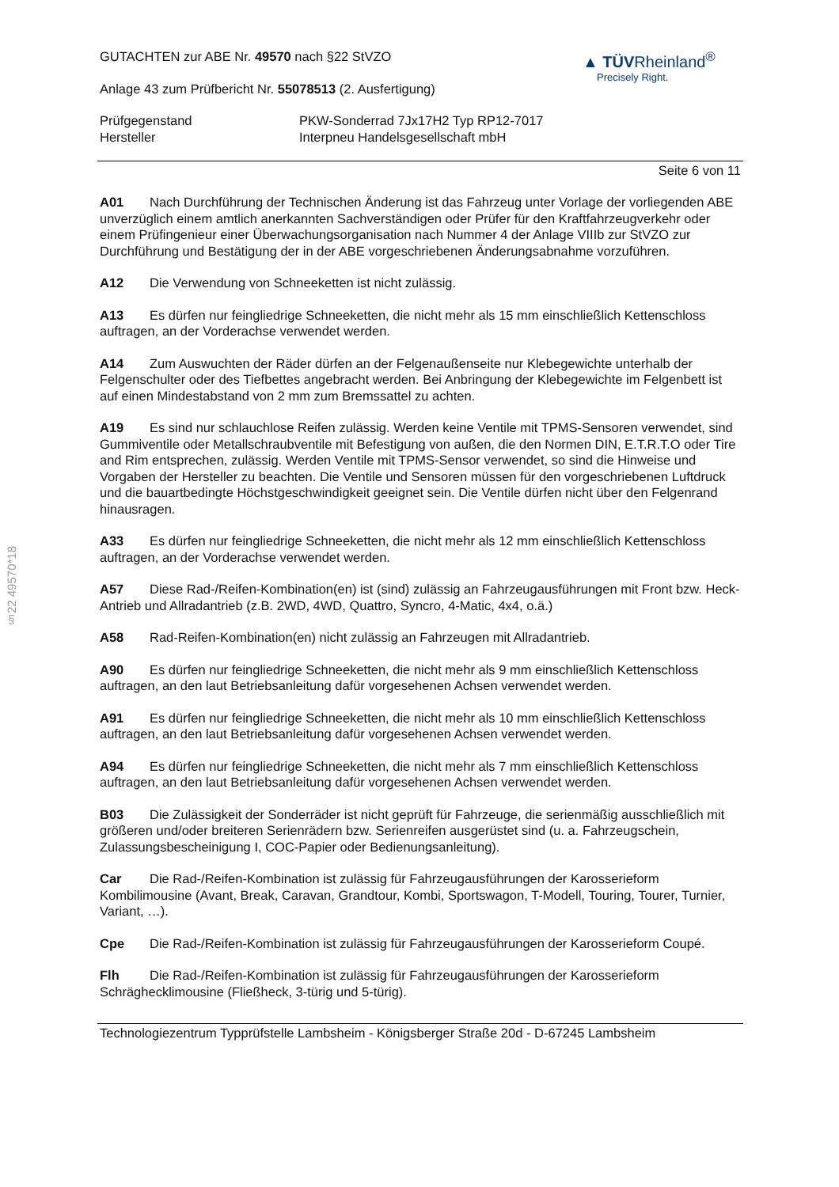§22 49570*18
GUTACHTEN zur ABE Nr. 49570 nach §22 StVZO
Anlage 43 zum Prüfbericht Nr. 55078513 (2. Ausfertigung)
▲ TÜVRheinland<sup>®</sup>
Precisely Right.
Prüfgegenstand PKW-Sonderrad 7Jx17H2 Typ RP12-7017
Hersteller Interpneu Handelsgesellschaft mbH
Seite 6 von 11
A01 Nach Durchführung der Technischen Änderung ist das Fahrzeug unter Vorlage der vorliegenden ABE unverzüglich einem amtlich anerkannten Sachverständigen oder Prüfer für den Kraftfahrzeugverkehr oder einem Prüfingenieur einer Überwachungsorganisation nach Nummer 4 der Anlage VIIIb zur StVZO zur Durchführung und Bestätigung der in der ABE vorgeschriebenen Änderungsabnahme vorzuführen.
A12 Die Verwendung von Schneeketten ist nicht zulässig.
A13 Es dürfen nur feingliedrige Schneeketten, die nicht mehr als 15 mm einschließlich Kettenschloss auftragen, an der Vorderachse verwendet werden.
A14 Zum Auswuchten der Räder dürfen an der Felgenaußenseite nur Klebegewichte unterhalb der Felgenschulter oder des Tiefbettes angebracht werden. Bei Anbringung der Klebegewichte im Felgenbett ist auf einen Mindestabstand von 2 mm zum Bremssattel zu achten.
A19 Es sind nur schlauchlose Reifen zulässig. Werden keine Ventile mit TPMS-Sensoren verwendet, sind Gummiventile oder Metallschraubventile mit Befestigung von außen, die den Normen DIN, E.T.R.T.O oder Tire and Rim entsprechen, zulässig. Werden Ventile mit TPMS-Sensor verwendet, so sind die Hinweise und Vorgaben der Hersteller zu beachten. Die Ventile und Sensoren müssen für den vorgeschriebenen Luftdruck und die bauartbedingte Höchstgeschwindigkeit geeignet sein. Die Ventile dürfen nicht über den Felgenrand hinausragen.
A33 Es dürfen nur feingliedrige Schneeketten, die nicht mehr als 12 mm einschließlich Kettenschloss auftragen, an der Vorderachse verwendet werden.
A57 Diese Rad-/Reifen-Kombination(en) ist (sind) zulässig an Fahrzeugausführungen mit Front bzw. Heck-Antrieb und Allradantrieb (z.B. 2WD, 4WD, Quattro, Syncro, 4-Matic, 4x4, o.ä.)
A58 Rad-Reifen-Kombination(en) nicht zulässig an Fahrzeugen mit Allradantrieb.
A90 Es dürfen nur feingliedrige Schneeketten, die nicht mehr als 9 mm einschließlich Kettenschloss auftragen, an den laut Betriebsanleitung dafür vorgesehenen Achsen verwendet werden.
A91 Es dürfen nur feingliedrige Schneeketten, die nicht mehr als 10 mm einschließlich Kettenschloss auftragen, an den laut Betriebsanleitung dafür vorgesehenen Achsen verwendet werden.
A94 Es dürfen nur feingliedrige Schneeketten, die nicht mehr als 7 mm einschließlich Kettenschloss auftragen, an den laut Betriebsanleitung dafür vorgesehenen Achsen verwendet werden.
B03 Die Zulässigkeit der Sonderräder ist nicht geprüft für Fahrzeuge, die serienmäßig ausschließlich mit größeren und/oder breiteren Serienrädern bzw. Serienreifen ausgerüstet sind (u. a. Fahrzeugschein, Zulassungsbescheinigung I, COC-Papier oder Bedienungsanleitung).
Car Die Rad-/Reifen-Kombination ist zulässig für Fahrzeugausführungen der Karosserieform Kombilimousine (Avant, Break, Caravan, Grandtour, Kombi, Sportswagon, T-Modell, Touring, Tourer, Turnier, Variant, …).
Cpe Die Rad-/Reifen-Kombination ist zulässig für Fahrzeugausführungen der Karosserieform Coupé.
Flh Die Rad-/Reifen-Kombination ist zulässig für Fahrzeugausführungen der Karosserieform Schräghecklimousine (Fließheck, 3-türig und 5-türig).
Technologiezentrum Typprüfstelle Lambsheim - Königsberger Straße 20d - D-67245 Lambsheim